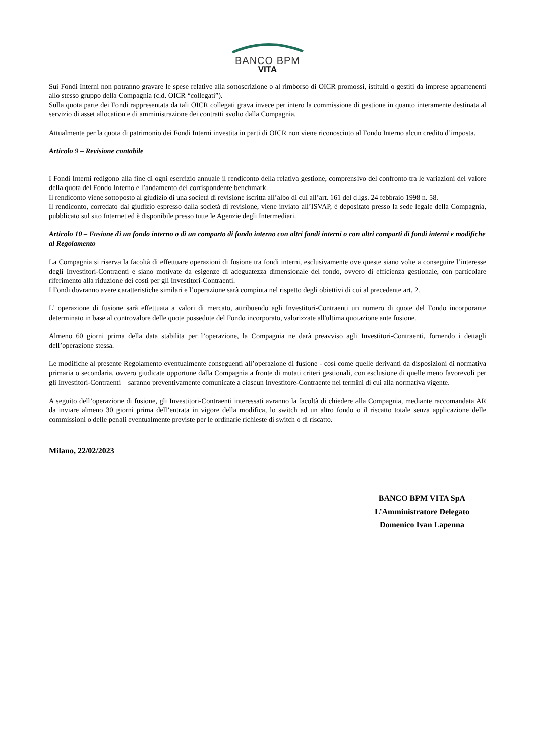BANCO BPM
VITA
Sui Fondi Interni non potranno gravare le spese relative alla sottoscrizione o al rimborso di OICR promossi, istituiti o gestiti da imprese appartenenti allo stesso gruppo della Compagnia (c.d. OICR “collegati”).
Sulla quota parte dei Fondi rappresentata da tali OICR collegati grava invece per intero la commissione di gestione in quanto interamente destinata al servizio di asset allocation e di amministrazione dei contratti svolto dalla Compagnia.
Attualmente per la quota di patrimonio dei Fondi Interni investita in parti di OICR non viene riconosciuto al Fondo Interno alcun credito d’imposta.
Articolo 9 – Revisione contabile
I Fondi Interni redigono alla fine di ogni esercizio annuale il rendiconto della relativa gestione, comprensivo del confronto tra le variazioni del valore della quota del Fondo Interno e l’andamento del corrispondente benchmark.
Il rendiconto viene sottoposto al giudizio di una società di revisione iscritta all’albo di cui all’art. 161 del d.lgs. 24 febbraio 1998 n. 58.
Il rendiconto, corredato dal giudizio espresso dalla società di revisione, viene inviato all’ISVAP, è depositato presso la sede legale della Compagnia, pubblicato sul sito Internet ed è disponibile presso tutte le Agenzie degli Intermediari.
Articolo 10 – Fusione di un fondo interno o di un comparto di fondo interno con altri fondi interni o con altri comparti di fondi interni e modifiche al Regolamento
La Compagnia si riserva la facoltà di effettuare operazioni di fusione tra fondi interni, esclusivamente ove queste siano volte a conseguire l’interesse degli Investitori-Contraenti e siano motivate da esigenze di adeguatezza dimensionale del fondo, ovvero di efficienza gestionale, con particolare riferimento alla riduzione dei costi per gli Investitori-Contraenti.
I Fondi dovranno avere caratteristiche similari e l’operazione sarà compiuta nel rispetto degli obiettivi di cui al precedente art. 2.
L’ operazione di fusione sarà effettuata a valori di mercato, attribuendo agli Investitori-Contraenti un numero di quote del Fondo incorporante determinato in base al controvalore delle quote possedute del Fondo incorporato, valorizzate all'ultima quotazione ante fusione.
Almeno 60 giorni prima della data stabilita per l’operazione, la Compagnia ne darà preavviso agli Investitori-Contraenti, fornendo i dettagli dell’operazione stessa.
Le modifiche al presente Regolamento eventualmente conseguenti all’operazione di fusione - così come quelle derivanti da disposizioni di normativa primaria o secondaria, ovvero giudicate opportune dalla Compagnia a fronte di mutati criteri gestionali, con esclusione di quelle meno favorevoli per gli Investitori-Contraenti – saranno preventivamente comunicate a ciascun Investitore-Contraente nei termini di cui alla normativa vigente.
A seguito dell’operazione di fusione, gli Investitori-Contraenti interessati avranno la facoltà di chiedere alla Compagnia, mediante raccomandata AR da inviare almeno 30 giorni prima dell’entrata in vigore della modifica, lo switch ad un altro fondo o il riscatto totale senza applicazione delle commissioni o delle penali eventualmente previste per le ordinarie richieste di switch o di riscatto.
Milano, 22/02/2023
BANCO BPM VITA SpA
L’Amministratore Delegato
Domenico Ivan Lapenna